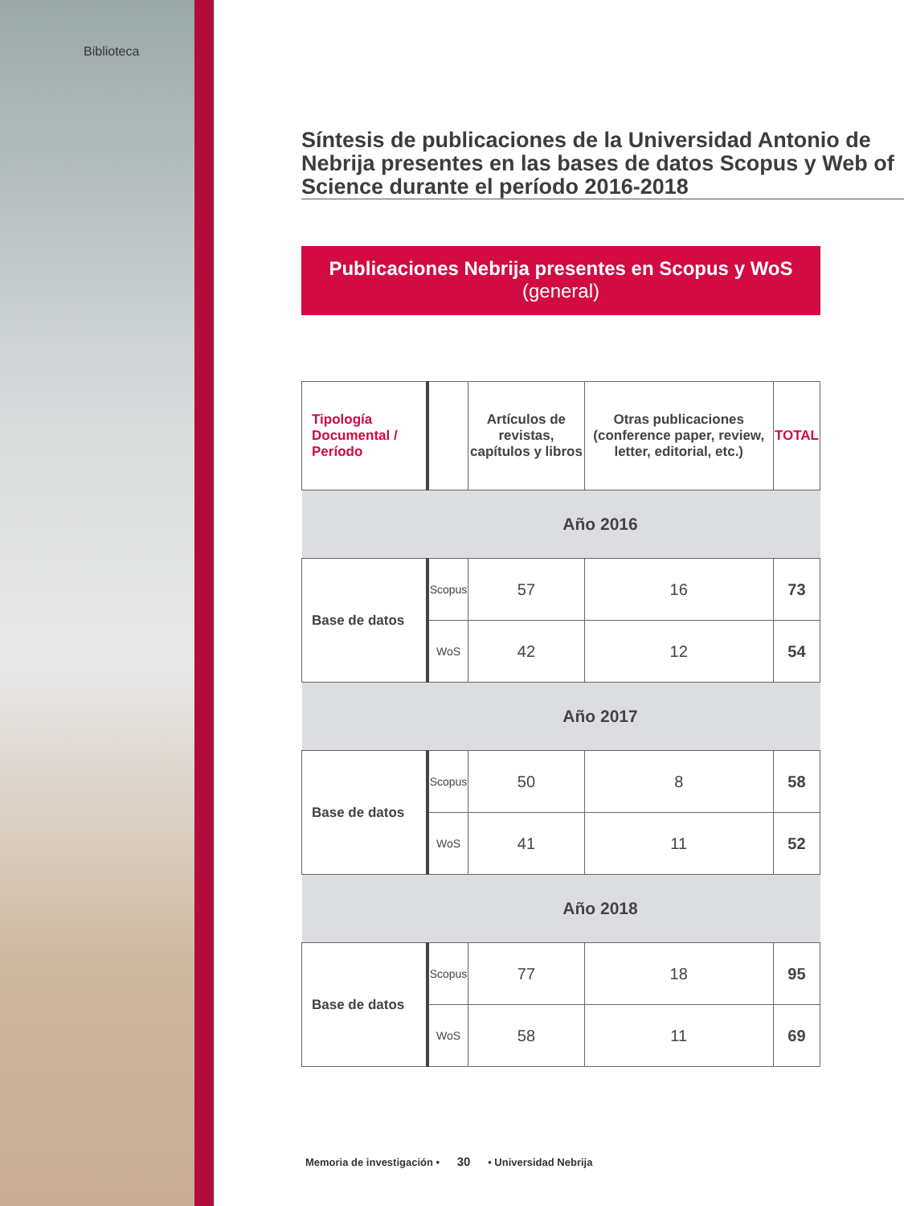Biblioteca
Síntesis de publicaciones de la Universidad Antonio de Nebrija presentes en las bases de datos Scopus y Web of Science durante el período 2016-2018
Publicaciones Nebrija presentes en Scopus y WoS
(general)
| Tipología Documental / Período | | Artículos de revistas, capítulos y libros | Otras publicaciones (conference paper, review, letter, editorial, etc.) | TOTAL |
| --- | --- | --- | --- | --- |
| | Año 2016 | | | |
| Base de datos | Scopus | 57 | 16 | 73 |
| | WoS | 42 | 12 | 54 |
| | Año 2017 | | | |
| Base de datos | Scopus | 50 | 8 | 58 |
| | WoS | 41 | 11 | 52 |
| | Año 2018 | | | |
| Base de datos | Scopus | 77 | 18 | 95 |
| | WoS | 58 | 11 | 69 |
Memoria de investigación • 30 • Universidad Nebrija